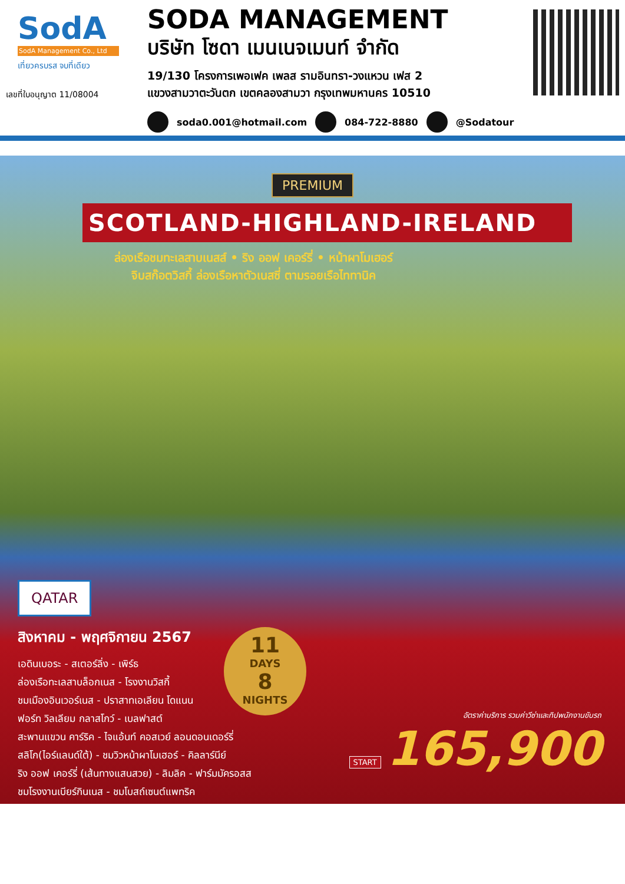SodA
SodA Management Co., Ltd
เที่ยวครบรส จบที่เดียว
เลขที่ใบอนุญาต 11/08004
SODA MANAGEMENT
บริษัท โซดา เมนเนจเมนท์ จำกัด
19/130 โครงการเพอเฟค เพลส รามอินทรา-วงแหวน เฟส 2
แขวงสามวาตะวันตก เขตคลองสามวา กรุงเทพมหานคร 10510
soda0.001@hotmail.com 084-722-8880 @Sodatour
PREMIUM
SCOTLAND-HIGHLAND-IRELAND
ล่องเรือชมทะเลสาบเนสส์ • ริง ออฟ เคอร์รี่ • หน้าผาโมเฮอร์
จิบสก๊อตวิสกี้ ล่องเรือหาตัวเนสซี่ ตามรอยเรือไททานิค
QATAR
สิงหาคม - พฤศจิกายน 2567
เอดินเบอระ - สเตอร์ลิ่ง - เพิร์ธ
ล่องเรือทะเลสาบล็อกเนส - โรงงานวิสกี้
ชมเมืองอินเวอร์เนส - ปราสาทเอเลียน โดแนน
ฟอร์ท วิลเลียม กลาสโกว์ - เบลฟาสต์
สะพานแขวน คาร์ริค - ไจแอ้นท์ คอสเวย์ ลอนดอนเดอร์รี่
สลิโก(ไอร์แลนด์ใต้) - ชมวิวหน้าผาโมเฮอร์ - คิลลาร์นีย์
ริง ออฟ เคอร์รี่ (เส้นทางแสนสวย) - ลิมลิค - ฟาร์มมัครอสส
ชมโรงงานเบียร์กินเนส - ชมโบสถ์เซนต์แพทริค
11
DAYS
8
NIGHTS
อัตราค่าบริการ รวมค่าวีซ่าและทิปพนักงานขับรถ
START 165,900